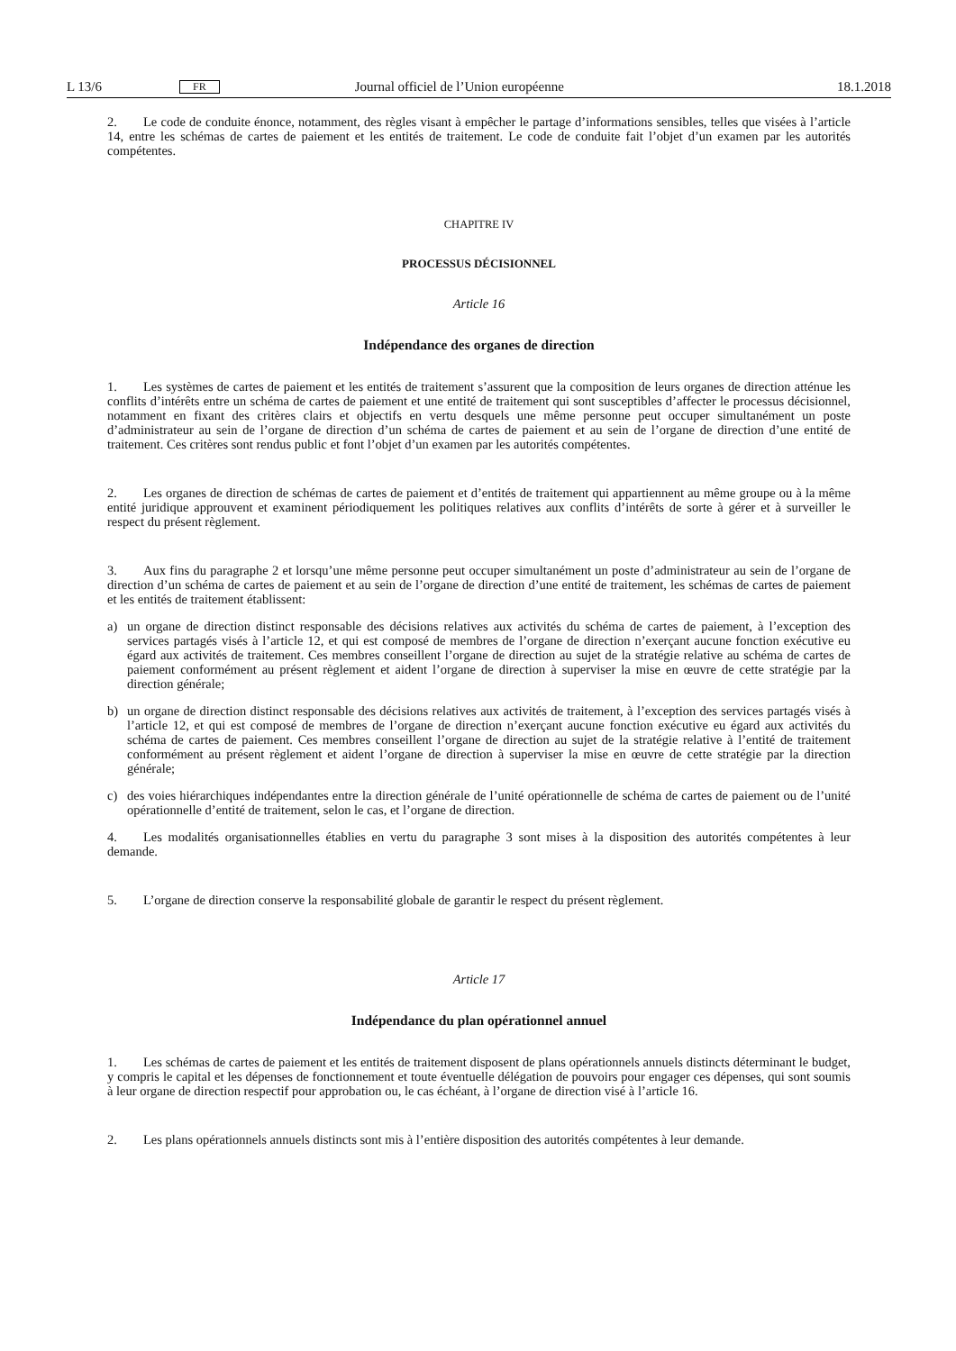L 13/6 FR Journal officiel de l’Union européenne 18.1.2018
2. Le code de conduite énonce, notamment, des règles visant à empêcher le partage d’informations sensibles, telles que visées à l’article 14, entre les schémas de cartes de paiement et les entités de traitement. Le code de conduite fait l’objet d’un examen par les autorités compétentes.
CHAPITRE IV
PROCESSUS DÉCISIONNEL
Article 16
Indépendance des organes de direction
1. Les systèmes de cartes de paiement et les entités de traitement s’assurent que la composition de leurs organes de direction atténue les conflits d’intérêts entre un schéma de cartes de paiement et une entité de traitement qui sont susceptibles d’affecter le processus décisionnel, notamment en fixant des critères clairs et objectifs en vertu desquels une même personne peut occuper simultanément un poste d’administrateur au sein de l’organe de direction d’un schéma de cartes de paiement et au sein de l’organe de direction d’une entité de traitement. Ces critères sont rendus public et font l’objet d’un examen par les autorités compétentes.
2. Les organes de direction de schémas de cartes de paiement et d’entités de traitement qui appartiennent au même groupe ou à la même entité juridique approuvent et examinent périodiquement les politiques relatives aux conflits d’intérêts de sorte à gérer et à surveiller le respect du présent règlement.
3. Aux fins du paragraphe 2 et lorsqu’une même personne peut occuper simultanément un poste d’administrateur au sein de l’organe de direction d’un schéma de cartes de paiement et au sein de l’organe de direction d’une entité de traitement, les schémas de cartes de paiement et les entités de traitement établissent:
a) un organe de direction distinct responsable des décisions relatives aux activités du schéma de cartes de paiement, à l’exception des services partagés visés à l’article 12, et qui est composé de membres de l’organe de direction n’exerçant aucune fonction exécutive eu égard aux activités de traitement. Ces membres conseillent l’organe de direction au sujet de la stratégie relative au schéma de cartes de paiement conformément au présent règlement et aident l’organe de direction à superviser la mise en œuvre de cette stratégie par la direction générale;
b) un organe de direction distinct responsable des décisions relatives aux activités de traitement, à l’exception des services partagés visés à l’article 12, et qui est composé de membres de l’organe de direction n’exerçant aucune fonction exécutive eu égard aux activités du schéma de cartes de paiement. Ces membres conseillent l’organe de direction au sujet de la stratégie relative à l’entité de traitement conformément au présent règlement et aident l’organe de direction à superviser la mise en œuvre de cette stratégie par la direction générale;
c) des voies hiérarchiques indépendantes entre la direction générale de l’unité opérationnelle de schéma de cartes de paiement ou de l’unité opérationnelle d’entité de traitement, selon le cas, et l’organe de direction.
4. Les modalités organisationnelles établies en vertu du paragraphe 3 sont mises à la disposition des autorités compétentes à leur demande.
5. L’organe de direction conserve la responsabilité globale de garantir le respect du présent règlement.
Article 17
Indépendance du plan opérationnel annuel
1. Les schémas de cartes de paiement et les entités de traitement disposent de plans opérationnels annuels distincts déterminant le budget, y compris le capital et les dépenses de fonctionnement et toute éventuelle délégation de pouvoirs pour engager ces dépenses, qui sont soumis à leur organe de direction respectif pour approbation ou, le cas échéant, à l’organe de direction visé à l’article 16.
2. Les plans opérationnels annuels distincts sont mis à l’entière disposition des autorités compétentes à leur demande.